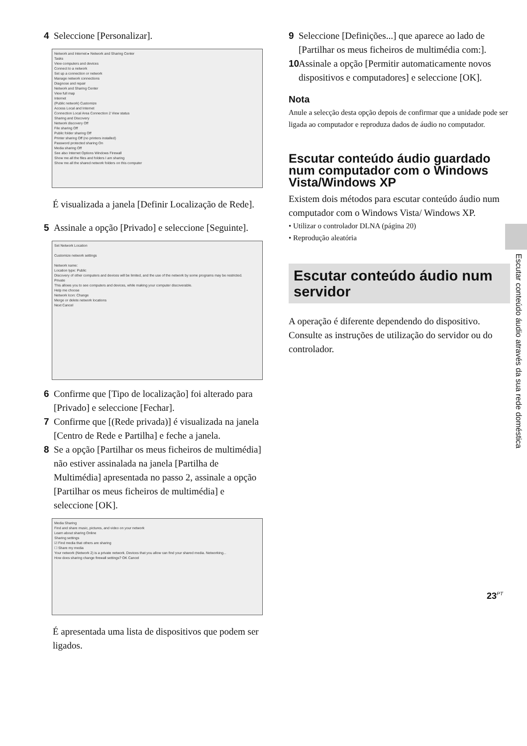4 Seleccione [Personalizar].
Network and Internet ▸ Network and Sharing Center
Tasks
View computers and devices
Connect to a network
Set up a connection or network
Manage network connections
Diagnose and repair
Network and Sharing Center
View full map
Internet
(Public network) Customize
Access Local and Internet
Connection Local Area Connection 2 View status
Sharing and Discovery
Network discovery Off
File sharing Off
Public folder sharing Off
Printer sharing Off (no printers installed)
Password protected sharing On
Media sharing Off
See also Internet Options Windows Firewall
Show me all the files and folders I am sharing
Show me all the shared network folders on this computer
É visualizada a janela [Definir Localização de Rede].
5 Assinale a opção [Privado] e seleccione [Seguinte].
Set Network Location
Customize network settings
Network name:
Location type: Public
Discovery of other computers and devices will be limited, and the use of the network by some programs may be restricted.
Private
This allows you to see computers and devices, while making your computer discoverable.
Help me choose
Network Icon: Change
Merge or delete network locations
Next Cancel
6 Confirme que [Tipo de localização] foi alterado para [Privado] e seleccione [Fechar].
7 Confirme que [(Rede privada)] é visualizada na janela [Centro de Rede e Partilha] e feche a janela.
8 Se a opção [Partilhar os meus ficheiros de multimédia] não estiver assinalada na janela [Partilha de Multimédia] apresentada no passo 2, assinale a opção [Partilhar os meus ficheiros de multimédia] e seleccione [OK].
Media Sharing
Find and share music, pictures, and video on your network
Learn about sharing Online
Sharing settings
☑ Find media that others are sharing
☐ Share my media
Your network (Network 2) is a private network. Devices that you allow can find your shared media. Networking...
How does sharing change firewall settings? OK Cancel
É apresentada uma lista de dispositivos que podem ser ligados.
9 Seleccione [Definições...] que aparece ao lado de [Partilhar os meus ficheiros de multimédia com:].
10 Assinale a opção [Permitir automaticamente novos dispositivos e computadores] e seleccione [OK].
Nota
Anule a selecção desta opção depois de confirmar que a unidade pode ser ligada ao computador e reproduza dados de áudio no computador.
Escutar conteúdo áudio guardado num computador com o Windows Vista/Windows XP
Existem dois métodos para escutar conteúdo áudio num computador com o Windows Vista/ Windows XP.
• Utilizar o controlador DLNA (página 20)
• Reprodução aleatória
Escutar conteúdo áudio num servidor
A operação é diferente dependendo do dispositivo. Consulte as instruções de utilização do servidor ou do controlador.
Escutar conteúdo áudio através da sua rede doméstica
23<sup>PT</sup>